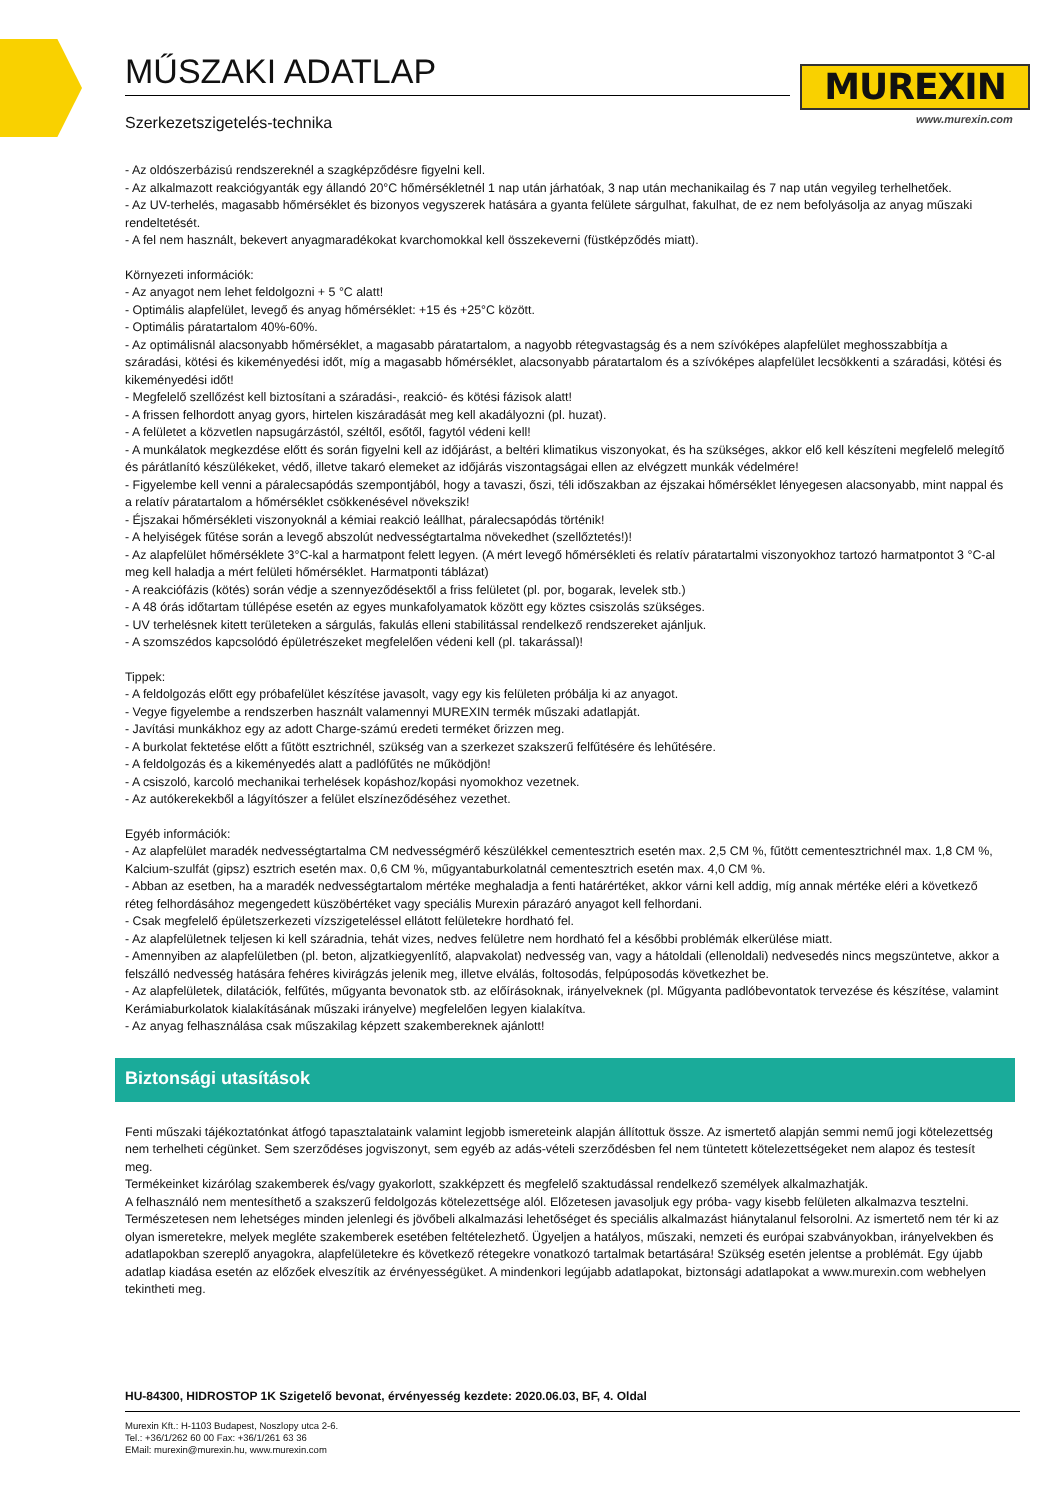MUREXIN
www.murexin.com
MŰSZAKI ADATLAP
Szerkezetszigetelés-technika
- Az oldószerbázisú rendszereknél a szagképződésre figyelni kell.
- Az alkalmazott reakciógyanták egy állandó 20°C hőmérsékletnél 1 nap után járhatóak, 3 nap után mechanikailag és 7 nap után vegyileg terhelhetőek.
- Az UV-terhelés, magasabb hőmérséklet és bizonyos vegyszerek hatására a gyanta felülete sárgulhat, fakulhat, de ez nem befolyásolja az anyag műszaki rendeltetését.
- A fel nem használt, bekevert anyagmaradékokat kvarchomokkal kell összekeverni (füstképződés miatt).
Környezeti információk:
- Az anyagot nem lehet feldolgozni + 5 °C alatt!
- Optimális alapfelület, levegő és anyag hőmérséklet: +15 és +25°C között.
- Optimális páratartalom 40%-60%.
- Az optimálisnál alacsonyabb hőmérséklet, a magasabb páratartalom, a nagyobb rétegvastagság és a nem szívóképes alapfelület meghosszabbítja a száradási, kötési és kikeményedési időt, míg a magasabb hőmérséklet, alacsonyabb páratartalom és a szívóképes alapfelület lecsökkenti a száradási, kötési és kikeményedési időt!
- Megfelelő szellőzést kell biztosítani a száradási-, reakció- és kötési fázisok alatt!
- A frissen felhordott anyag gyors, hirtelen kiszáradását meg kell akadályozni (pl. huzat).
- A felületet a közvetlen napsugárzástól, széltől, esőtől, fagytól védeni kell!
- A munkálatok megkezdése előtt és során figyelni kell az időjárást, a beltéri klimatikus viszonyokat, és ha szükséges, akkor elő kell készíteni megfelelő melegítő és párátlanító készülékeket, védő, illetve takaró elemeket az időjárás viszontagságai ellen az elvégzett munkák védelmére!
- Figyelembe kell venni a páralecsapódás szempontjából, hogy a tavaszi, őszi, téli időszakban az éjszakai hőmérséklet lényegesen alacsonyabb, mint nappal és a relatív páratartalom a hőmérséklet csökkenésével növekszik!
- Éjszakai hőmérsékleti viszonyoknál a kémiai reakció leállhat, páralecsapódás történik!
- A helyiségek fűtése során a levegő abszolút nedvességtartalma növekedhet (szellőztetés!)!
- Az alapfelület hőmérséklete 3°C-kal a harmatpont felett legyen. (A mért levegő hőmérsékleti és relatív páratartalmi viszonyokhoz tartozó harmatpontot 3 °C-al meg kell haladja a mért felületi hőmérséklet. Harmatponti táblázat)
- A reakciófázis (kötés) során védje a szennyeződésektől a friss felületet (pl. por, bogarak, levelek stb.)
- A 48 órás időtartam túllépése esetén az egyes munkafolyamatok között egy köztes csiszolás szükséges.
- UV terhelésnek kitett területeken a sárgulás, fakulás elleni stabilitással rendelkező rendszereket ajánljuk.
- A szomszédos kapcsolódó épületrészeket megfelelően védeni kell (pl. takarással)!
Tippek:
- A feldolgozás előtt egy próbafelület készítése javasolt, vagy egy kis felületen próbálja ki az anyagot.
- Vegye figyelembe a rendszerben használt valamennyi MUREXIN termék műszaki adatlapját.
- Javítási munkákhoz egy az adott Charge-számú eredeti terméket őrizzen meg.
- A burkolat fektetése előtt a fűtött esztrichnél, szükség van a szerkezet szakszerű felfűtésére és lehűtésére.
- A feldolgozás és a kikeményedés alatt a padlófűtés ne működjön!
- A csiszoló, karcoló mechanikai terhelések kopáshoz/kopási nyomokhoz vezetnek.
- Az autókerekekből a lágyítószer a felület elszíneződéséhez vezethet.
Egyéb információk:
- Az alapfelület maradék nedvességtartalma CM nedvességmérő készülékkel cementesztrich esetén max. 2,5 CM %, fűtött cementesztrichnél max. 1,8 CM %, Kalcium-szulfát (gipsz) esztrich esetén max. 0,6 CM %, műgyantaburkolatnál cementesztrich esetén max. 4,0 CM %.
- Abban az esetben, ha a maradék nedvességtartalom mértéke meghaladja a fenti határértéket, akkor várni kell addig, míg annak mértéke eléri a következő réteg felhordásához megengedett küszöbértéket vagy speciális Murexin párazáró anyagot kell felhordani.
- Csak megfelelő épületszerkezeti vízszigeteléssel ellátott felületekre hordható fel.
- Az alapfelületnek teljesen ki kell száradnia, tehát vizes, nedves felületre nem hordható fel a későbbi problémák elkerülése miatt.
- Amennyiben az alapfelületben (pl. beton, aljzatkiegyenlítő, alapvakolat) nedvesség van, vagy a hátoldali (ellenoldali) nedvesedés nincs megszüntetve, akkor a felszálló nedvesség hatására fehéres kivirágzás jelenik meg, illetve elválás, foltosodás, felpúposodás következhet be.
- Az alapfelületek, dilatációk, felfűtés, műgyanta bevonatok stb. az előírásoknak, irányelveknek (pl. Műgyanta padlóbevontatok tervezése és készítése, valamint Kerámiaburkolatok kialakításának műszaki irányelve) megfelelően legyen kialakítva.
- Az anyag felhasználása csak műszakilag képzett szakembereknek ajánlott!
Biztonsági utasítások
Fenti műszaki tájékoztatónkat átfogó tapasztalataink valamint legjobb ismereteink alapján állítottuk össze. Az ismertető alapján semmi nemű jogi kötelezettség nem terhelheti cégünket. Sem szerződéses jogviszonyt, sem egyéb az adás-vételi szerződésben fel nem tüntetett kötelezettségeket nem alapoz és testesít meg.
Termékeinket kizárólag szakemberek és/vagy gyakorlott, szakképzett és megfelelő szaktudással rendelkező személyek alkalmazhatják.
A felhasználó nem mentesíthető a szakszerű feldolgozás kötelezettsége alól. Előzetesen javasoljuk egy próba- vagy kisebb felületen alkalmazva tesztelni. Természetesen nem lehetséges minden jelenlegi és jövőbeli alkalmazási lehetőséget és speciális alkalmazást hiánytalanul felsorolni. Az ismertető nem tér ki az olyan ismeretekre, melyek megléte szakemberek esetében feltételezhető. Ügyeljen a hatályos, műszaki, nemzeti és európai szabványokban, irányelvekben és adatlapokban szereplő anyagokra, alapfelületekre és következő rétegekre vonatkozó tartalmak betartására! Szükség esetén jelentse a problémát. Egy újabb adatlap kiadása esetén az előzőek elveszítik az érvényességüket. A mindenkori legújabb adatlapokat, biztonsági adatlapokat a www.murexin.com webhelyen tekintheti meg.
HU-84300, HIDROSTOP 1K Szigetelő bevonat, érvényesség kezdete: 2020.06.03, BF, 4. Oldal
Murexin Kft.: H-1103 Budapest, Noszlopy utca 2-6.
Tel.: +36/1/262 60 00 Fax: +36/1/261 63 36
EMail: murexin@murexin.hu, www.murexin.com